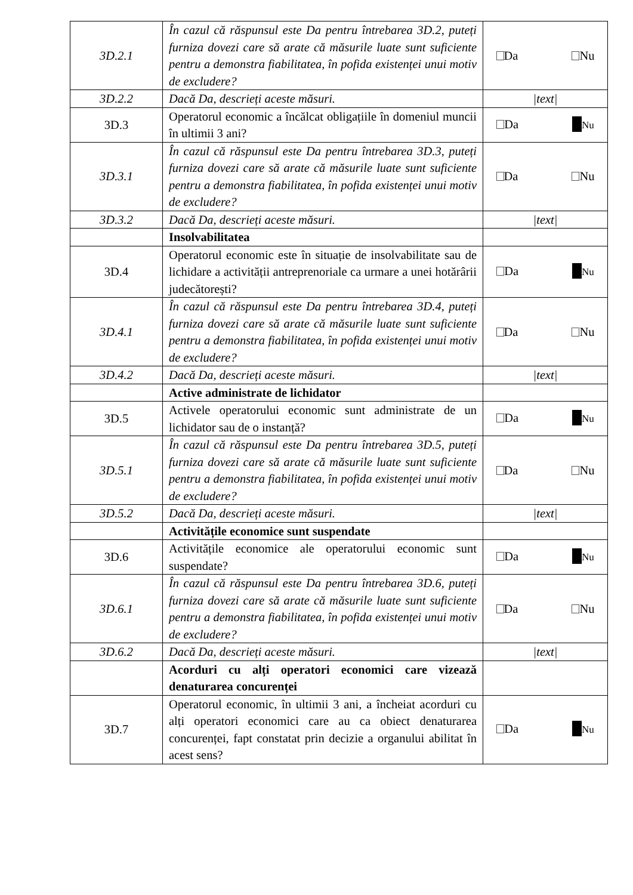| 3D.2.1 | În cazul că răspunsul este Da pentru întrebarea 3D.2, puteți furniza dovezi care să arate că măsurile luate sunt suficiente pentru a demonstra fiabilitatea, în pofida existenței unui motiv de excludere? | Da Nu |
| 3D.2.2 | Dacă Da, descrieți aceste măsuri. | /text/ |
| 3D.3 | Operatorul economic a încălcat obligațiile în domeniul muncii în ultimii 3 ani? | Da Nu |
| 3D.3.1 | În cazul că răspunsul este Da pentru întrebarea 3D.3, puteți furniza dovezi care să arate că măsurile luate sunt suficiente pentru a demonstra fiabilitatea, în pofida existenței unui motiv de excludere? | Da Nu |
| 3D.3.2 | Dacă Da, descrieți aceste măsuri. | /text/ |
| | Insolvabilitatea | |
| 3D.4 | Operatorul economic este în situație de insolvabilitate sau de lichidare a activității antreprenoriale ca urmare a unei hotărârii judecătorești? | Da Nu |
| 3D.4.1 | În cazul că răspunsul este Da pentru întrebarea 3D.4, puteți furniza dovezi care să arate că măsurile luate sunt suficiente pentru a demonstra fiabilitatea, în pofida existenței unui motiv de excludere? | Da Nu |
| 3D.4.2 | Dacă Da, descrieți aceste măsuri. | /text/ |
| | Active administrate de lichidator | |
| 3D.5 | Activele operatorului economic sunt administrate de un lichidator sau de o instanță? | Da Nu |
| 3D.5.1 | În cazul că răspunsul este Da pentru întrebarea 3D.5, puteți furniza dovezi care să arate că măsurile luate sunt suficiente pentru a demonstra fiabilitatea, în pofida existenței unui motiv de excludere? | Da Nu |
| 3D.5.2 | Dacă Da, descrieți aceste măsuri. | /text/ |
| | Activitățile economice sunt suspendate | |
| 3D.6 | Activitățile economice ale operatorului economic sunt suspendate? | Da Nu |
| 3D.6.1 | În cazul că răspunsul este Da pentru întrebarea 3D.6, puteți furniza dovezi care să arate că măsurile luate sunt suficiente pentru a demonstra fiabilitatea, în pofida existenței unui motiv de excludere? | Da Nu |
| 3D.6.2 | Dacă Da, descrieți aceste măsuri. | /text/ |
| | Acorduri cu alți operatori economici care vizează denaturarea concurenței | |
| 3D.7 | Operatorul economic, în ultimii 3 ani, a încheiat acorduri cu alți operatori economici care au ca obiect denaturarea concurenței, fapt constatat prin decizie a organului abilitat în acest sens? | Da Nu |